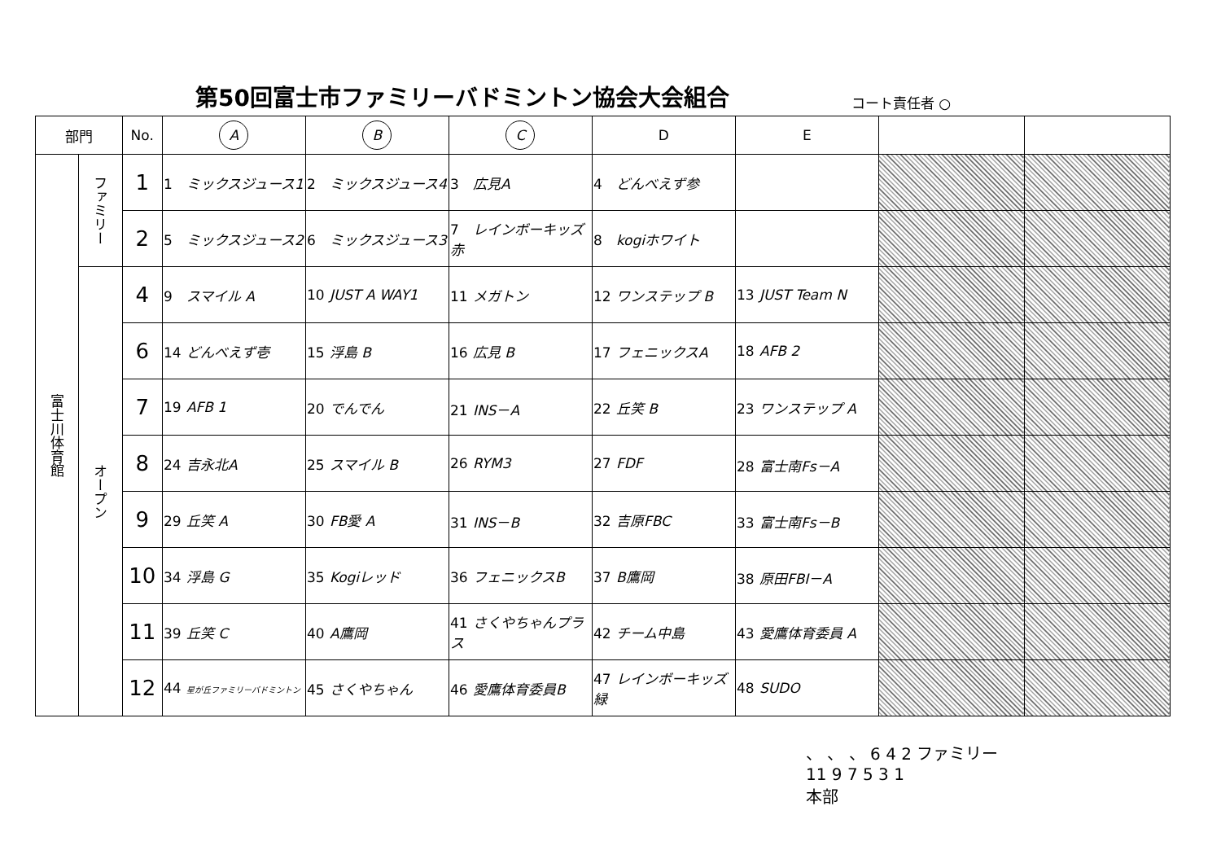第50回富士市ファミリーバドミントン協会大会組合
コート責任者 ○
| 部門 | | No. | A | B | C | D | E | | |
| --- | --- | --- | --- | --- | --- | --- | --- | --- | --- |
| 富士川体育館 | ファミリー | 1 | 1 ミックスジュース1 | 2 ミックスジュース4 | 3 広見A | 4 どんべえず参 | | | |
| | | 2 | 5 ミックスジュース2 | 6 ミックスジュース3 | 7 レインボーキッズ赤 | 8 kogiホワイト | | | |
| | オープン | 4 | 9 スマイル A | 10 JUST A WAY1 | 11 メガトン | 12 ワンステップ B | 13 JUST Team N | | |
| | | 6 | 14 どんべえず壱 | 15 浮島 B | 16 広見 B | 17 フェニックスA | 18 AFB 2 | | |
| | | 7 | 19 AFB 1 | 20 でんでん | 21 INS－A | 22 丘笑 B | 23 ワンステップ A | | |
| | | 8 | 24 吉永北A | 25 スマイル B | 26 RYM3 | 27 FDF | 28 富士南Fs－A | | |
| | | 9 | 29 丘笑 A | 30 FB愛 A | 31 INS－B | 32 吉原FBC | 33 富士南Fs－B | | |
| | | 10 | 34 浮島 G | 35 Kogiレッド | 36 フェニックスB | 37 B鷹岡 | 38 原田FBI－A | | |
| | | 11 | 39 丘笑 C | 40 A鷹岡 | 41 さくやちゃんプラス | 42 チーム中島 | 43 愛鷹体育委員 A | | |
| | | 12 | 44 星が丘ファミリーバドミントン | 45 さくやちゃん | 46 愛鷹体育委員B | 47 レインボーキッズ緑 | 48 SUDO | | |
、 、 、 6 4 2 ファミリー
11 9 7 5 3 1
本部